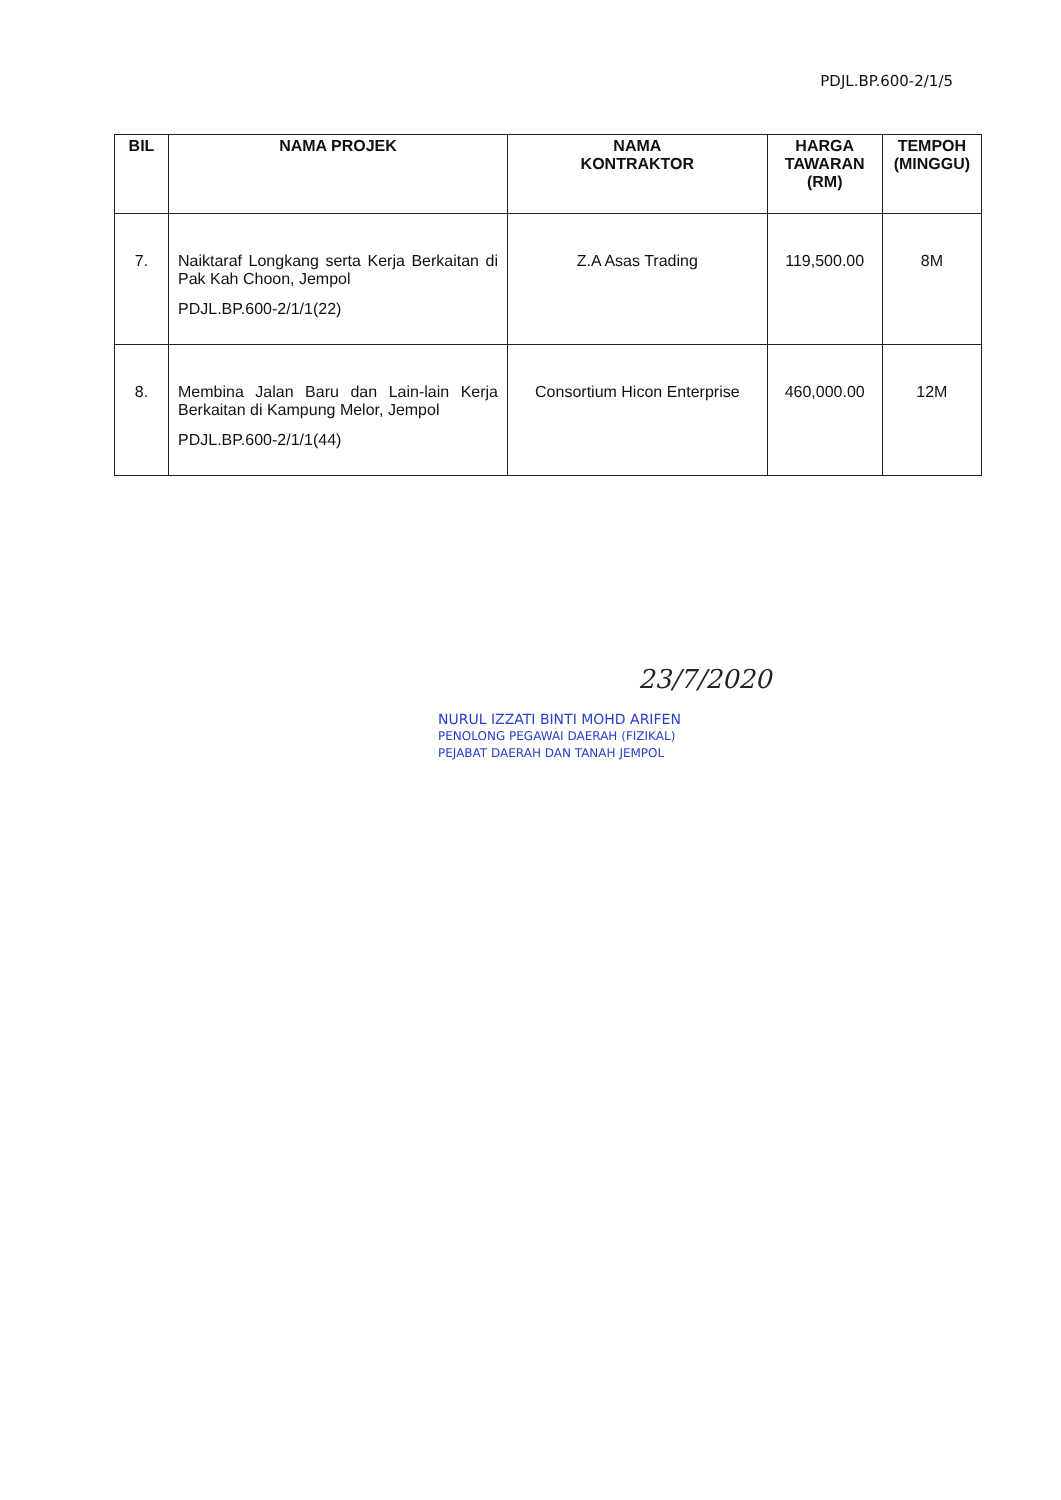PDJL.BP.600-2/1/5
| BIL | NAMA PROJEK | NAMA KONTRAKTOR | HARGA TAWARAN (RM) | TEMPOH (MINGGU) |
| --- | --- | --- | --- | --- |
| 7. | Naiktaraf Longkang serta Kerja Berkaitan di Pak Kah Choon, Jempol PDJL.BP.600-2/1/1(22) | Z.A Asas Trading | 119,500.00 | 8M |
| 8. | Membina Jalan Baru dan Lain-lain Kerja Berkaitan di Kampung Melor, Jempol PDJL.BP.600-2/1/1(44) | Consortium Hicon Enterprise | 460,000.00 | 12M |
23/7/2020
NURUL IZZATI BINTI MOHD ARIFEN
PENOLONG PEGAWAI DAERAH (FIZIKAL)
PEJABAT DAERAH DAN TANAH JEMPOL